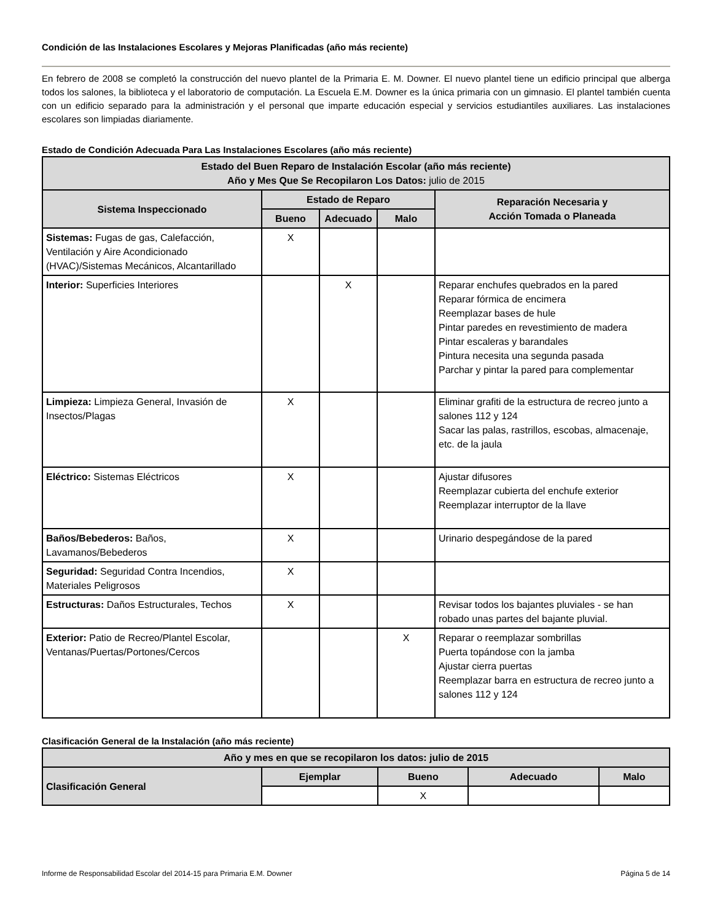Condición de las Instalaciones Escolares y Mejoras Planificadas (año más reciente)
En febrero de 2008 se completó la construcción del nuevo plantel de la Primaria E. M. Downer. El nuevo plantel tiene un edificio principal que alberga todos los salones, la biblioteca y el laboratorio de computación. La Escuela E.M. Downer es la única primaria con un gimnasio. El plantel también cuenta con un edificio separado para la administración y el personal que imparte educación especial y servicios estudiantiles auxiliares. Las instalaciones escolares son limpiadas diariamente.
Estado de Condición Adecuada Para Las Instalaciones Escolares (año más reciente)
| Estado del Buen Reparo de Instalación Escolar (año más reciente) Año y Mes Que Se Recopilaron Los Datos: julio de 2015 | | | | |
| --- | --- | --- | --- | --- |
| Sistema Inspeccionado | Estado de Reparo | | | Reparación Necesaria y Acción Tomada o Planeada |
| | Bueno | Adecuado | Malo | |
| Sistemas: Fugas de gas, Calefacción, Ventilación y Aire Acondicionado (HVAC)/Sistemas Mecánicos, Alcantarillado | X | | | |
| Interior: Superficies Interiores | | X | | Reparar enchufes quebrados en la pared Reparar fórmica de encimera Reemplazar bases de hule Pintar paredes en revestimiento de madera Pintar escaleras y barandales Pintura necesita una segunda pasada Parchar y pintar la pared para complementar |
| Limpieza: Limpieza General, Invasión de Insectos/Plagas | X | | | Eliminar grafiti de la estructura de recreo junto a salones 112 y 124 Sacar las palas, rastrillos, escobas, almacenaje, etc. de la jaula |
| Eléctrico: Sistemas Eléctricos | X | | | Ajustar difusores Reemplazar cubierta del enchufe exterior Reemplazar interruptor de la llave |
| Baños/Bebederos: Baños, Lavamanos/Bebederos | X | | | Urinario despegándose de la pared |
| Seguridad: Seguridad Contra Incendios, Materiales Peligrosos | X | | | |
| Estructuras: Daños Estructurales, Techos | X | | | Revisar todos los bajantes pluviales - se han robado unas partes del bajante pluvial. |
| Exterior: Patio de Recreo/Plantel Escolar, Ventanas/Puertas/Portones/Cercos | | | X | Reparar o reemplazar sombrillas Puerta topándose con la jamba Ajustar cierra puertas Reemplazar barra en estructura de recreo junto a salones 112 y 124 |
Clasificación General de la Instalación (año más reciente)
| Año y mes en que se recopilaron los datos: julio de 2015 | | | | |
| --- | --- | --- | --- | --- |
| Clasificación General | Ejemplar | Bueno | Adecuado | Malo |
| | | X | | |
Informe de Responsabilidad Escolar del 2014-15 para Primaria E.M. Downer Página 5 de 14